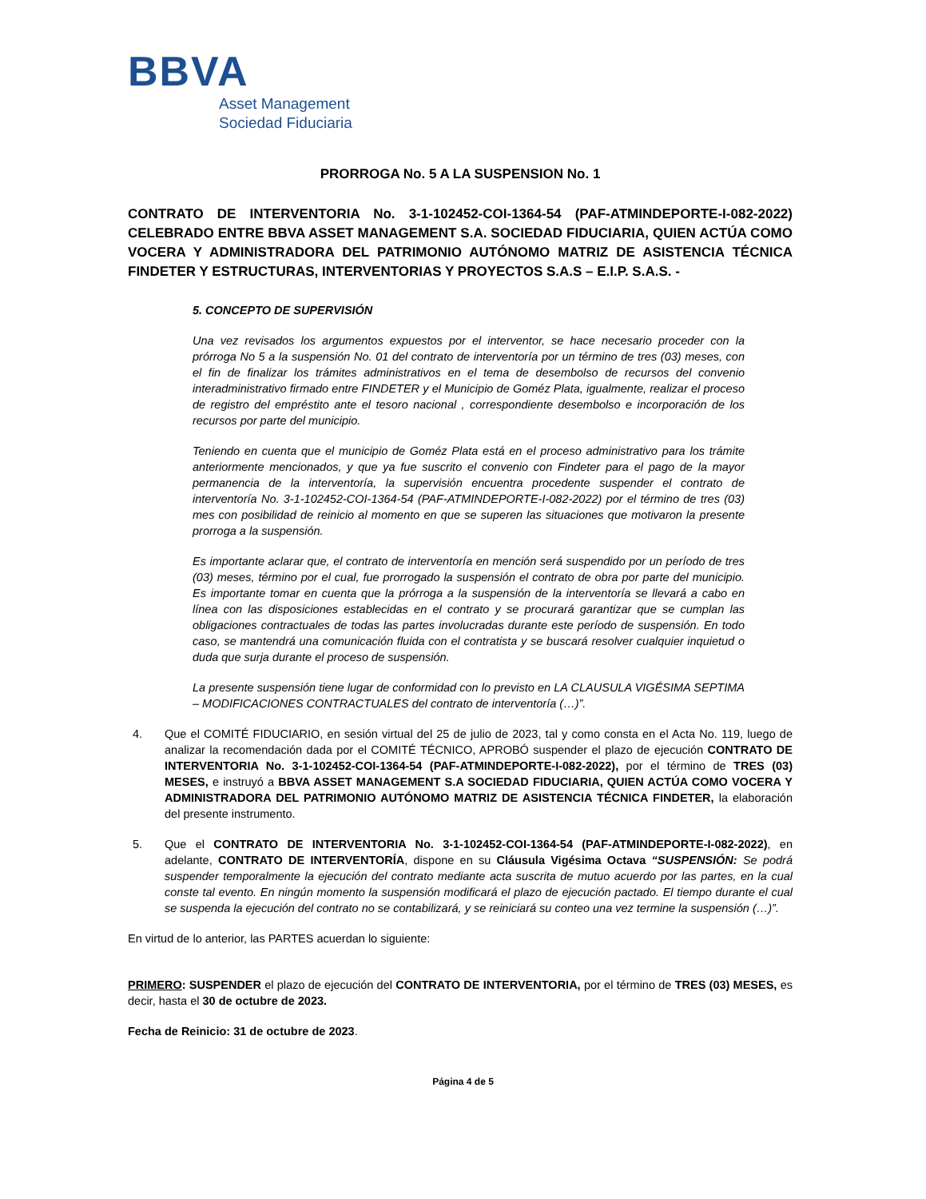BBVA
Asset Management
Sociedad Fiduciaria
PRORROGA No. 5 A LA SUSPENSION No. 1
CONTRATO DE INTERVENTORIA No. 3-1-102452-COI-1364-54 (PAF-ATMINDEPORTE-I-082-2022) CELEBRADO ENTRE BBVA ASSET MANAGEMENT S.A. SOCIEDAD FIDUCIARIA, QUIEN ACTÚA COMO VOCERA Y ADMINISTRADORA DEL PATRIMONIO AUTÓNOMO MATRIZ DE ASISTENCIA TÉCNICA FINDETER Y ESTRUCTURAS, INTERVENTORIAS Y PROYECTOS S.A.S – E.I.P. S.A.S. -
5. CONCEPTO DE SUPERVISIÓN
Una vez revisados los argumentos expuestos por el interventor, se hace necesario proceder con la prórroga No 5 a la suspensión No. 01 del contrato de interventoría por un término de tres (03) meses, con el fin de finalizar los trámites administrativos en el tema de desembolso de recursos del convenio interadministrativo firmado entre FINDETER y el Municipio de Goméz Plata, igualmente, realizar el proceso de registro del empréstito ante el tesoro nacional , correspondiente desembolso e incorporación de los recursos por parte del municipio.
Teniendo en cuenta que el municipio de Goméz Plata está en el proceso administrativo para los trámite anteriormente mencionados, y que ya fue suscrito el convenio con Findeter para el pago de la mayor permanencia de la interventoría, la supervisión encuentra procedente suspender el contrato de interventoría No. 3-1-102452-COI-1364-54 (PAF-ATMINDEPORTE-I-082-2022) por el término de tres (03) mes con posibilidad de reinicio al momento en que se superen las situaciones que motivaron la presente prorroga a la suspensión.
Es importante aclarar que, el contrato de interventoría en mención será suspendido por un período de tres (03) meses, término por el cual, fue prorrogado la suspensión el contrato de obra por parte del municipio. Es importante tomar en cuenta que la prórroga a la suspensión de la interventoría se llevará a cabo en línea con las disposiciones establecidas en el contrato y se procurará garantizar que se cumplan las obligaciones contractuales de todas las partes involucradas durante este período de suspensión. En todo caso, se mantendrá una comunicación fluida con el contratista y se buscará resolver cualquier inquietud o duda que surja durante el proceso de suspensión.
La presente suspensión tiene lugar de conformidad con lo previsto en LA CLAUSULA VIGÉSIMA SEPTIMA – MODIFICACIONES CONTRACTUALES del contrato de interventoría (…)”.
4. Que el COMITÉ FIDUCIARIO, en sesión virtual del 25 de julio de 2023, tal y como consta en el Acta No. 119, luego de analizar la recomendación dada por el COMITÉ TÉCNICO, APROBÓ suspender el plazo de ejecución CONTRATO DE INTERVENTORIA No. 3-1-102452-COI-1364-54 (PAF-ATMINDEPORTE-I-082-2022), por el término de TRES (03) MESES, e instruyó a BBVA ASSET MANAGEMENT S.A SOCIEDAD FIDUCIARIA, QUIEN ACTÚA COMO VOCERA Y ADMINISTRADORA DEL PATRIMONIO AUTÓNOMO MATRIZ DE ASISTENCIA TÉCNICA FINDETER, la elaboración del presente instrumento.
5. Que el CONTRATO DE INTERVENTORIA No. 3-1-102452-COI-1364-54 (PAF-ATMINDEPORTE-I-082-2022), en adelante, CONTRATO DE INTERVENTORÍA, dispone en su Cláusula Vigésima Octava “SUSPENSIÓN: Se podrá suspender temporalmente la ejecución del contrato mediante acta suscrita de mutuo acuerdo por las partes, en la cual conste tal evento. En ningún momento la suspensión modificará el plazo de ejecución pactado. El tiempo durante el cual se suspenda la ejecución del contrato no se contabilizará, y se reiniciará su conteo una vez termine la suspensión (…)”.
En virtud de lo anterior, las PARTES acuerdan lo siguiente:
PRIMERO: SUSPENDER el plazo de ejecución del CONTRATO DE INTERVENTORIA, por el término de TRES (03) MESES, es decir, hasta el 30 de octubre de 2023.
Fecha de Reinicio: 31 de octubre de 2023.
Página 4 de 5